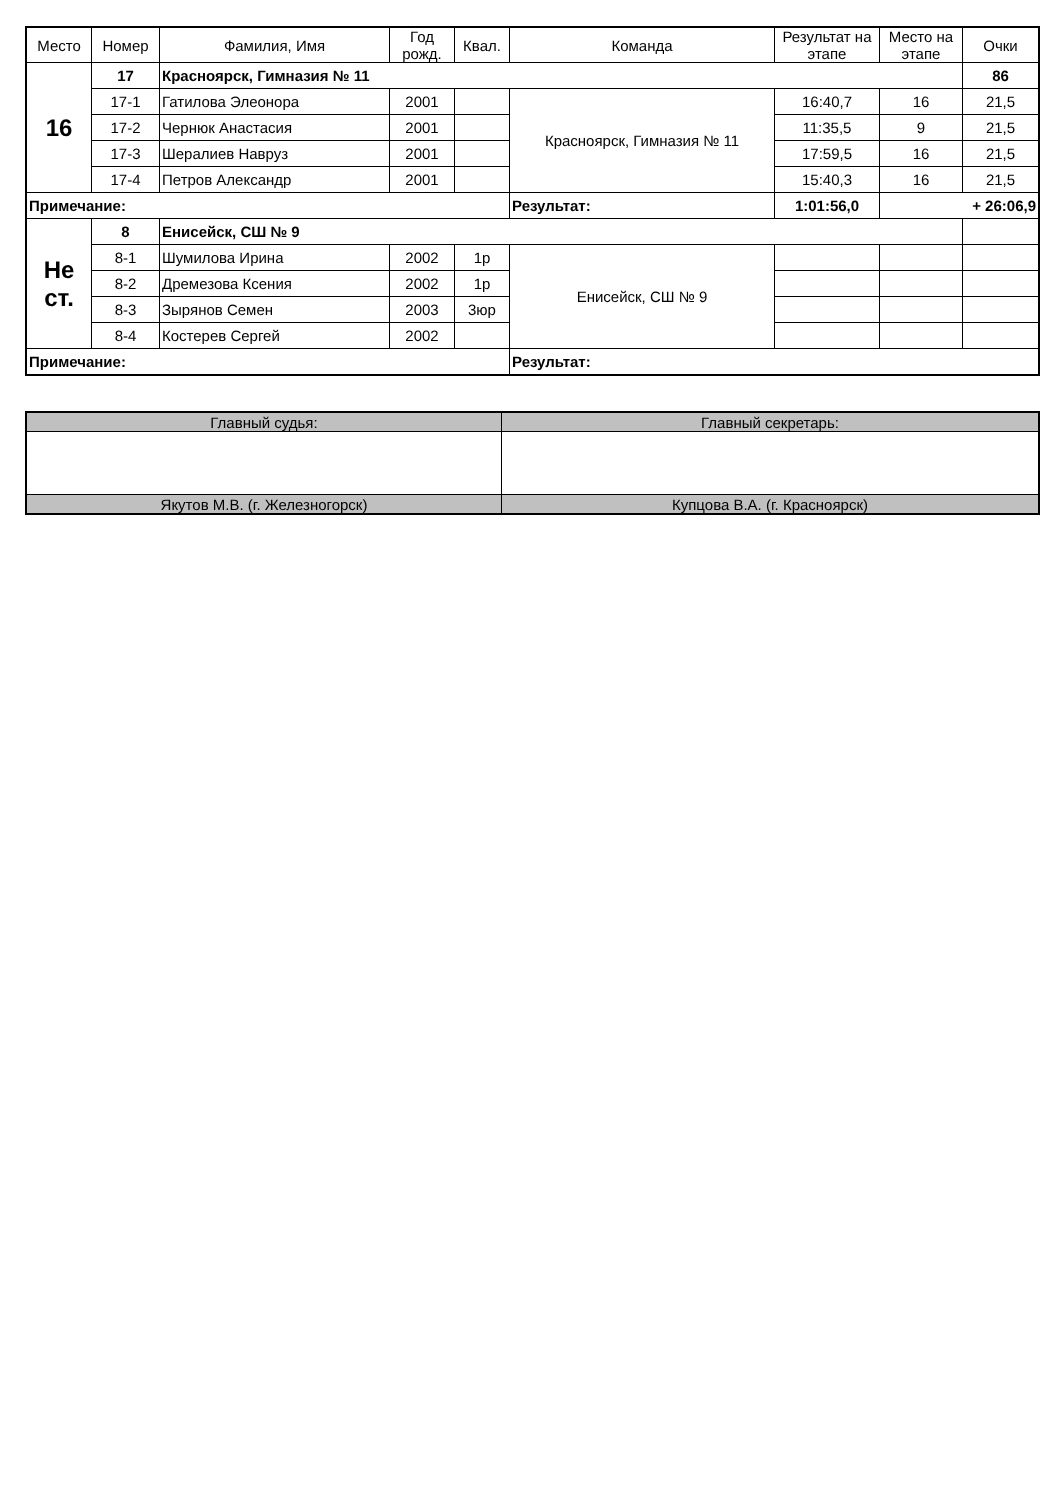| Место | Номер | Фамилия, Имя | Год рожд. | Квал. | Команда | Результат на этапе | Место на этапе | Очки |
| --- | --- | --- | --- | --- | --- | --- | --- | --- |
| 16 | 17 | Красноярск, Гимназия № 11 | | | | | | 86 |
| | 17-1 | Гатилова Элеонора | 2001 | | Красноярск, Гимназия № 11 | 16:40,7 | 16 | 21,5 |
| | 17-2 | Чернюк Анастасия | 2001 | | | 11:35,5 | 9 | 21,5 |
| | 17-3 | Шералиев Навруз | 2001 | | | 17:59,5 | 16 | 21,5 |
| | 17-4 | Петров Александр | 2001 | | | 15:40,3 | 16 | 21,5 |
| Примечание: | | | | | Результат: | 1:01:56,0 | + 26:06,9 | |
| Не ст. | 8 | Енисейск, СШ № 9 | | | | | | |
| | 8-1 | Шумилова Ирина | 2002 | 1р | Енисейск, СШ № 9 | | | |
| | 8-2 | Дремезова Ксения | 2002 | 1р | | | | |
| | 8-3 | Зырянов Семен | 2003 | 3юр | | | | |
| | 8-4 | Костерев Сергей | 2002 | | | | | |
| Примечание: | | | | | Результат: | | | |
| Главный судья: | Главный секретарь: |
| Якутов М.В. (г. Железногорск) | Купцова В.А. (г. Красноярск) |